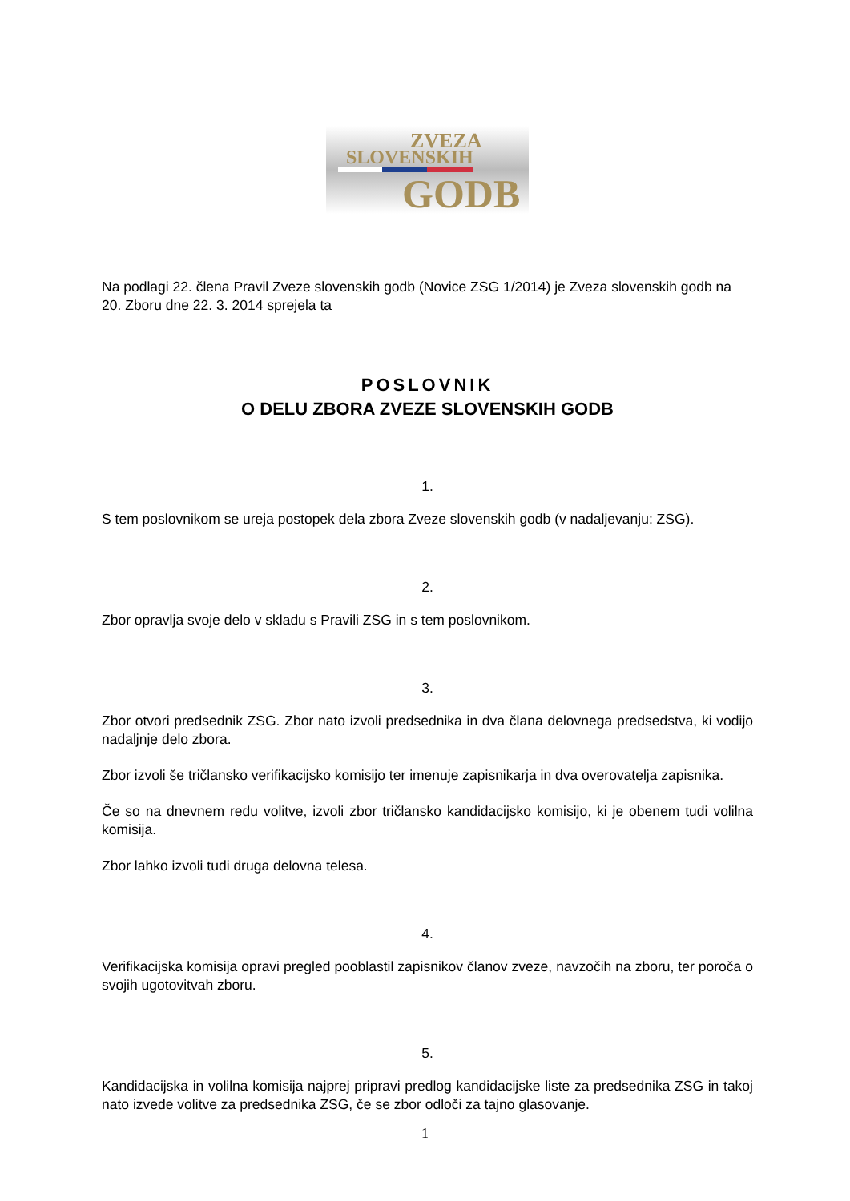ZVEZA
SLOVENSKIH
GODB
Na podlagi 22. člena Pravil Zveze slovenskih godb (Novice ZSG 1/2014) je Zveza slovenskih godb na 20. Zboru dne 22. 3. 2014 sprejela ta
POSLOVNIK
O DELU ZBORA ZVEZE SLOVENSKIH GODB
1.
S tem poslovnikom se ureja postopek dela zbora Zveze slovenskih godb (v nadaljevanju: ZSG).
2.
Zbor opravlja svoje delo v skladu s Pravili ZSG in s tem poslovnikom.
3.
Zbor otvori predsednik ZSG. Zbor nato izvoli predsednika in dva člana delovnega predsedstva, ki vodijo nadaljnje delo zbora.
Zbor izvoli še tričlansko verifikacijsko komisijo ter imenuje zapisnikarja in dva overovatelja zapisnika.
Če so na dnevnem redu volitve, izvoli zbor tričlansko kandidacijsko komisijo, ki je obenem tudi volilna komisija.
Zbor lahko izvoli tudi druga delovna telesa.
4.
Verifikacijska komisija opravi pregled pooblastil zapisnikov članov zveze, navzočih na zboru, ter poroča o svojih ugotovitvah zboru.
5.
Kandidacijska in volilna komisija najprej pripravi predlog kandidacijske liste za predsednika ZSG in takoj nato izvede volitve za predsednika ZSG, če se zbor odloči za tajno glasovanje.
1